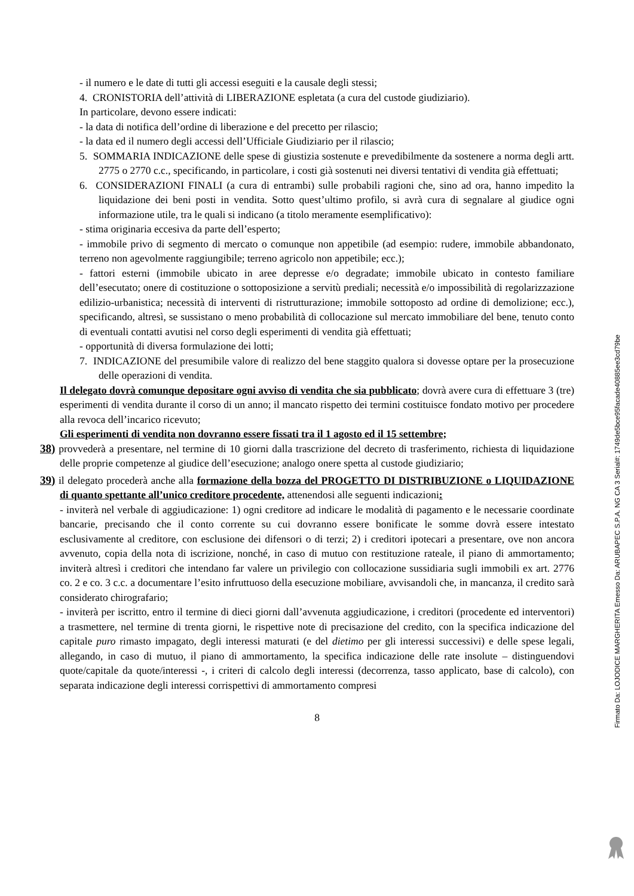- il numero e le date di tutti gli accessi eseguiti e la causale degli stessi;
4. CRONISTORIA dell’attività di LIBERAZIONE espletata (a cura del custode giudiziario).
In particolare, devono essere indicati:
- la data di notifica dell’ordine di liberazione e del precetto per rilascio;
- la data ed il numero degli accessi dell’Ufficiale Giudiziario per il rilascio;
5. SOMMARIA INDICAZIONE delle spese di giustizia sostenute e prevedibilmente da sostenere a norma degli artt. 2775 o 2770 c.c., specificando, in particolare, i costi già sostenuti nei diversi tentativi di vendita già effettuati;
6. CONSIDERAZIONI FINALI (a cura di entrambi) sulle probabili ragioni che, sino ad ora, hanno impedito la liquidazione dei beni posti in vendita. Sotto quest’ultimo profilo, si avrà cura di segnalare al giudice ogni informazione utile, tra le quali si indicano (a titolo meramente esemplificativo):
- stima originaria eccesiva da parte dell’esperto;
- immobile privo di segmento di mercato o comunque non appetibile (ad esempio: rudere, immobile abbandonato, terreno non agevolmente raggiungibile; terreno agricolo non appetibile; ecc.);
- fattori esterni (immobile ubicato in aree depresse e/o degradate; immobile ubicato in contesto familiare dell’esecutato; onere di costituzione o sottoposizione a servitù prediali; necessità e/o impossibilità di regolarizzazione edilizio-urbanistica; necessità di interventi di ristrutturazione; immobile sottoposto ad ordine di demolizione; ecc.), specificando, altresì, se sussistano o meno probabilità di collocazione sul mercato immobiliare del bene, tenuto conto di eventuali contatti avutisi nel corso degli esperimenti di vendita già effettuati;
- opportunità di diversa formulazione dei lotti;
7. INDICAZIONE del presumibile valore di realizzo del bene staggito qualora si dovesse optare per la prosecuzione delle operazioni di vendita.
Il delegato dovrà comunque depositare ogni avviso di vendita che sia pubblicato; dovrà avere cura di effettuare 3 (tre) esperimenti di vendita durante il corso di un anno; il mancato rispetto dei termini costituisce fondato motivo per procedere alla revoca dell’incarico ricevuto;
Gli esperimenti di vendita non dovranno essere fissati tra il 1 agosto ed il 15 settembre;
38) provvederà a presentare, nel termine di 10 giorni dalla trascrizione del decreto di trasferimento, richiesta di liquidazione delle proprie competenze al giudice dell’esecuzione; analogo onere spetta al custode giudiziario;
39) il delegato procederà anche alla formazione della bozza del PROGETTO DI DISTRIBUZIONE o LIQUIDAZIONE di quanto spettante all’unico creditore procedente, attenendosi alle seguenti indicazioni:
- inviterà nel verbale di aggiudicazione: 1) ogni creditore ad indicare le modalità di pagamento e le necessarie coordinate bancarie, precisando che il conto corrente su cui dovranno essere bonificate le somme dovrà essere intestato esclusivamente al creditore, con esclusione dei difensori o di terzi; 2) i creditori ipotecari a presentare, ove non ancora avvenuto, copia della nota di iscrizione, nonché, in caso di mutuo con restituzione rateale, il piano di ammortamento; inviterà altresì i creditori che intendano far valere un privilegio con collocazione sussidiaria sugli immobili ex art. 2776 co. 2 e co. 3 c.c. a documentare l’esito infruttuoso della esecuzione mobiliare, avvisandoli che, in mancanza, il credito sarà considerato chirografario;
- inviterà per iscritto, entro il termine di dieci giorni dall’avvenuta aggiudicazione, i creditori (procedente ed interventori) a trasmettere, nel termine di trenta giorni, le rispettive note di precisazione del credito, con la specifica indicazione del capitale puro rimasto impagato, degli interessi maturati (e del dietimo per gli interessi successivi) e delle spese legali, allegando, in caso di mutuo, il piano di ammortamento, la specifica indicazione delle rate insolute – distinguendovi quote/capitale da quote/interessi -, i criteri di calcolo degli interessi (decorrenza, tasso applicato, base di calcolo), con separata indicazione degli interessi corrispettivi di ammortamento compresi
8
Firmato Da: LOJODICE MARGHERITA Emesso Da: ARUBAPEC S.P.A. NG CA 3 Serial#: 1749de5bce95facade40885ee3cd79be